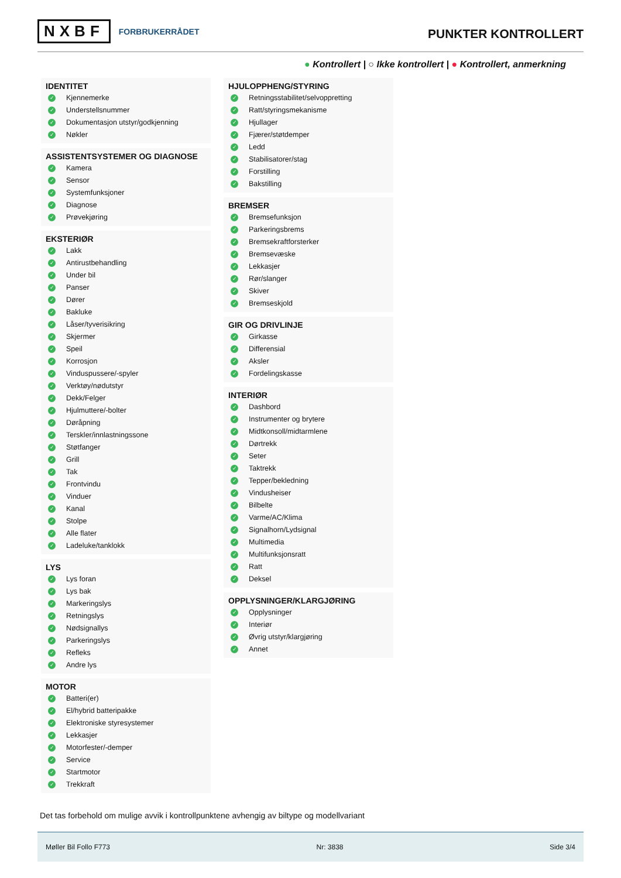NXBF FORBRUKERRÅDET
PUNKTER KONTROLLERT
● Kontrollert | ○ Ikke kontrollert | ● Kontrollert, anmerkning
IDENTITET
✓ Kjennemerke
✓ Understellsnummer
✓ Dokumentasjon utstyr/godkjenning
✓ Nøkler
ASSISTENTSYSTEMER OG DIAGNOSE
✓ Kamera
✓ Sensor
✓ Systemfunksjoner
✓ Diagnose
✓ Prøvekjøring
EKSTERIØR
✓ Lakk
✓ Antirustbehandling
✓ Under bil
✓ Panser
✓ Dører
✓ Bakluke
✓ Låser/tyverisikring
✓ Skjermer
✓ Speil
✓ Korrosjon
✓ Vinduspussere/-spyler
✓ Verktøy/nødutstyr
✓ Dekk/Felger
✓ Hjulmuttere/-bolter
✓ Døråpning
✓ Terskler/innlastningssone
✓ Støtfanger
✓ Grill
✓ Tak
✓ Frontvindu
✓ Vinduer
✓ Kanal
✓ Stolpe
✓ Alle flater
✓ Ladeluke/tanklokk
LYS
✓ Lys foran
✓ Lys bak
✓ Markeringslys
✓ Retningslys
✓ Nødsignallys
✓ Parkeringslys
✓ Refleks
✓ Andre lys
MOTOR
✓ Batteri(er)
✓ El/hybrid batteripakke
✓ Elektroniske styresystemer
✓ Lekkasjer
✓ Motorfester/-demper
✓ Service
✓ Startmotor
✓ Trekkraft
HJULOPPHENG/STYRING
✓ Retningsstabilitet/selvoppretting
✓ Ratt/styringsmekanisme
✓ Hjullager
✓ Fjærer/støtdemper
✓ Ledd
✓ Stabilisatorer/stag
✓ Forstilling
✓ Bakstilling
BREMSER
✓ Bremsefunksjon
✓ Parkeringsbrems
✓ Bremsekraftforsterker
✓ Bremsevæske
✓ Lekkasjer
✓ Rør/slanger
✓ Skiver
✓ Bremseskjold
GIR OG DRIVLINJE
✓ Girkasse
✓ Differensial
✓ Aksler
✓ Fordelingskasse
INTERIØR
✓ Dashbord
✓ Instrumenter og brytere
✓ Midtkonsoll/midtarmlene
✓ Dørtrekk
✓ Seter
✓ Taktrekk
✓ Tepper/bekledning
✓ Vindusheiser
✓ Bilbelte
✓ Varme/AC/Klima
✓ Signalhorn/Lydsignal
✓ Multimedia
✓ Multifunksjonsratt
✓ Ratt
✓ Deksel
OPPLYSNINGER/KLARGJØRING
✓ Opplysninger
✓ Interiør
✓ Øvrig utstyr/klargjøring
✓ Annet
Det tas forbehold om mulige avvik i kontrollpunktene avhengig av biltype og modellvariant
Møller Bil Follo F773 Nr: 3838 Side 3/4